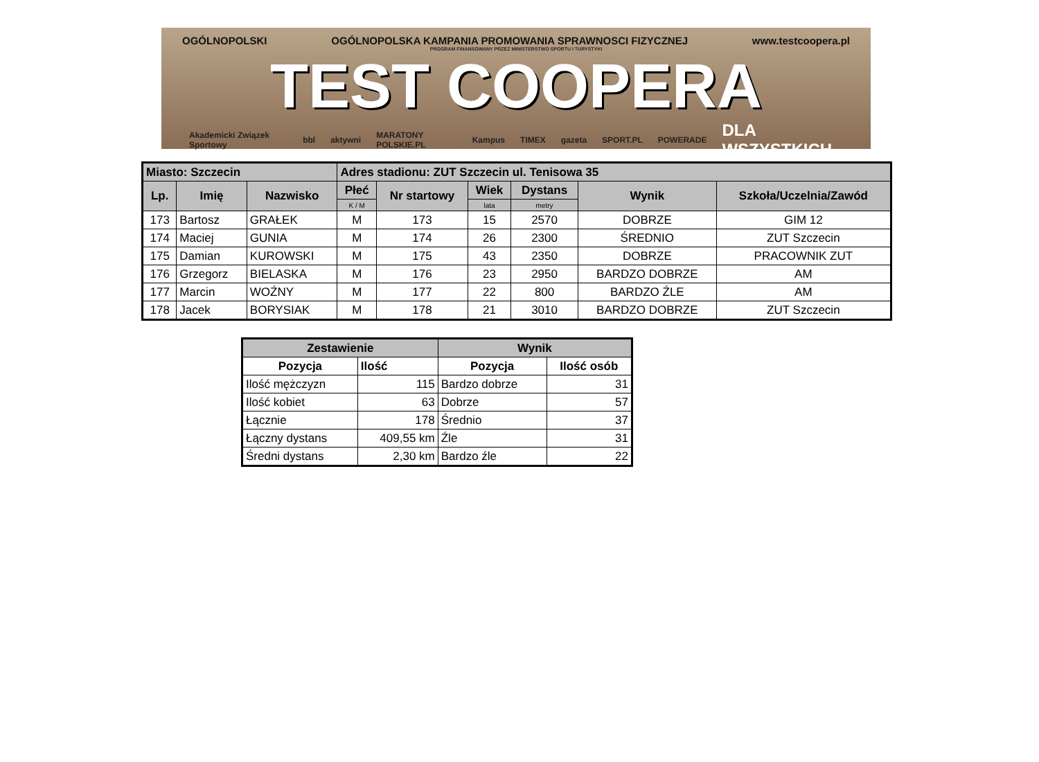OGÓLNOPOLSKI OGÓLNOPOLSKA KAMPANIA PROMOWANIA SPRAWNOSCI FIZYCZNEJ www.testcoopera.pl
PROGRAM FINANSOWANY PRZEZ MINISTERSTWO SPORTU I TURYSTYKI
TEST COOPERA
Akademicki Związek Sportowy bbl aktywni MARATONY POLSKIE.PL Kampus TIMEX gazeta SPORT.PL POWERADE DLA WSZYSTKICH
| Miasto: Szczecin | | | Adres stadionu: ZUT Szczecin ul. Tenisowa 35 | | | | | |
| --- | --- | --- | --- | --- | --- | --- | --- | --- |
| Lp. | Imię | Nazwisko | Płeć | Nr startowy | Wiek | Dystans | Wynik | Szkoła/Uczelnia/Zawód |
| | | | K / M | | lata | metry | | |
| 173 | Bartosz | GRAŁEK | M | 173 | 15 | 2570 | DOBRZE | GIM 12 |
| 174 | Maciej | GUNIA | M | 174 | 26 | 2300 | ŚREDNIO | ZUT Szczecin |
| 175 | Damian | KUROWSKI | M | 175 | 43 | 2350 | DOBRZE | PRACOWNIK ZUT |
| 176 | Grzegorz | BIELASKA | M | 176 | 23 | 2950 | BARDZO DOBRZE | AM |
| 177 | Marcin | WOŹNY | M | 177 | 22 | 800 | BARDZO ŹLE | AM |
| 178 | Jacek | BORYSIAK | M | 178 | 21 | 3010 | BARDZO DOBRZE | ZUT Szczecin |
| Zestawienie | | Wynik | |
| --- | --- | --- | --- |
| Pozycja | Ilość | Pozycja | Ilość osób |
| Ilość mężczyzn | 115 | Bardzo dobrze | 31 |
| Ilość kobiet | 63 | Dobrze | 57 |
| Łącznie | 178 | Średnio | 37 |
| Łączny dystans | 409,55 km | Źle | 31 |
| Średni dystans | 2,30 km | Bardzo źle | 22 |